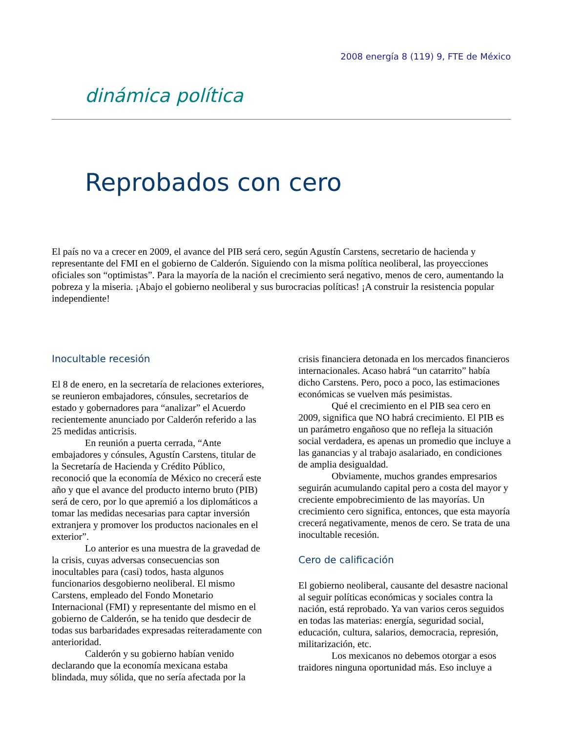2008 energía 8 (119) 9, FTE de México
dinámica política
Reprobados con cero
El país no va a crecer en 2009, el avance del PIB será cero, según Agustín Carstens, secretario de hacienda y representante del FMI en el gobierno de Calderón. Siguiendo con la misma política neoliberal, las proyecciones oficiales son “optimistas”. Para la mayoría de la nación el crecimiento será negativo, menos de cero, aumentando la pobreza y la miseria. ¡Abajo el gobierno neoliberal y sus burocracias políticas! ¡A construir la resistencia popular independiente!
Inocultable recesión
El 8 de enero, en la secretaría de relaciones exteriores, se reunieron embajadores, cónsules, secretarios de estado y gobernadores para “analizar” el Acuerdo recientemente anunciado por Calderón referido a las 25 medidas anticrisis.
En reunión a puerta cerrada, “Ante embajadores y cónsules, Agustín Carstens, titular de la Secretaría de Hacienda y Crédito Público, reconoció que la economía de México no crecerá este año y que el avance del producto interno bruto (PIB) será de cero, por lo que apremió a los diplomáticos a tomar las medidas necesarias para captar inversión extranjera y promover los productos nacionales en el exterior”.
Lo anterior es una muestra de la gravedad de la crisis, cuyas adversas consecuencias son inocultables para (casi) todos, hasta algunos funcionarios desgobierno neoliberal. El mismo Carstens, empleado del Fondo Monetario Internacional (FMI) y representante del mismo en el gobierno de Calderón, se ha tenido que desdecir de todas sus barbaridades expresadas reiteradamente con anterioridad.
Calderón y su gobierno habían venido declarando que la economía mexicana estaba blindada, muy sólida, que no sería afectada por la
crisis financiera detonada en los mercados financieros internacionales. Acaso habrá “un catarrito” había dicho Carstens. Pero, poco a poco, las estimaciones económicas se vuelven más pesimistas.
Qué el crecimiento en el PIB sea cero en 2009, significa que NO habrá crecimiento. El PIB es un parámetro engañoso que no refleja la situación social verdadera, es apenas un promedio que incluye a las ganancias y al trabajo asalariado, en condiciones de amplia desigualdad.
Obviamente, muchos grandes empresarios seguirán acumulando capital pero a costa del mayor y creciente empobrecimiento de las mayorías. Un crecimiento cero significa, entonces, que esta mayoría crecerá negativamente, menos de cero. Se trata de una inocultable recesión.
Cero de calificación
El gobierno neoliberal, causante del desastre nacional al seguir políticas económicas y sociales contra la nación, está reprobado. Ya van varios ceros seguidos en todas las materias: energía, seguridad social, educación, cultura, salarios, democracia, represión, militarización, etc.
Los mexicanos no debemos otorgar a esos traidores ninguna oportunidad más. Eso incluye a